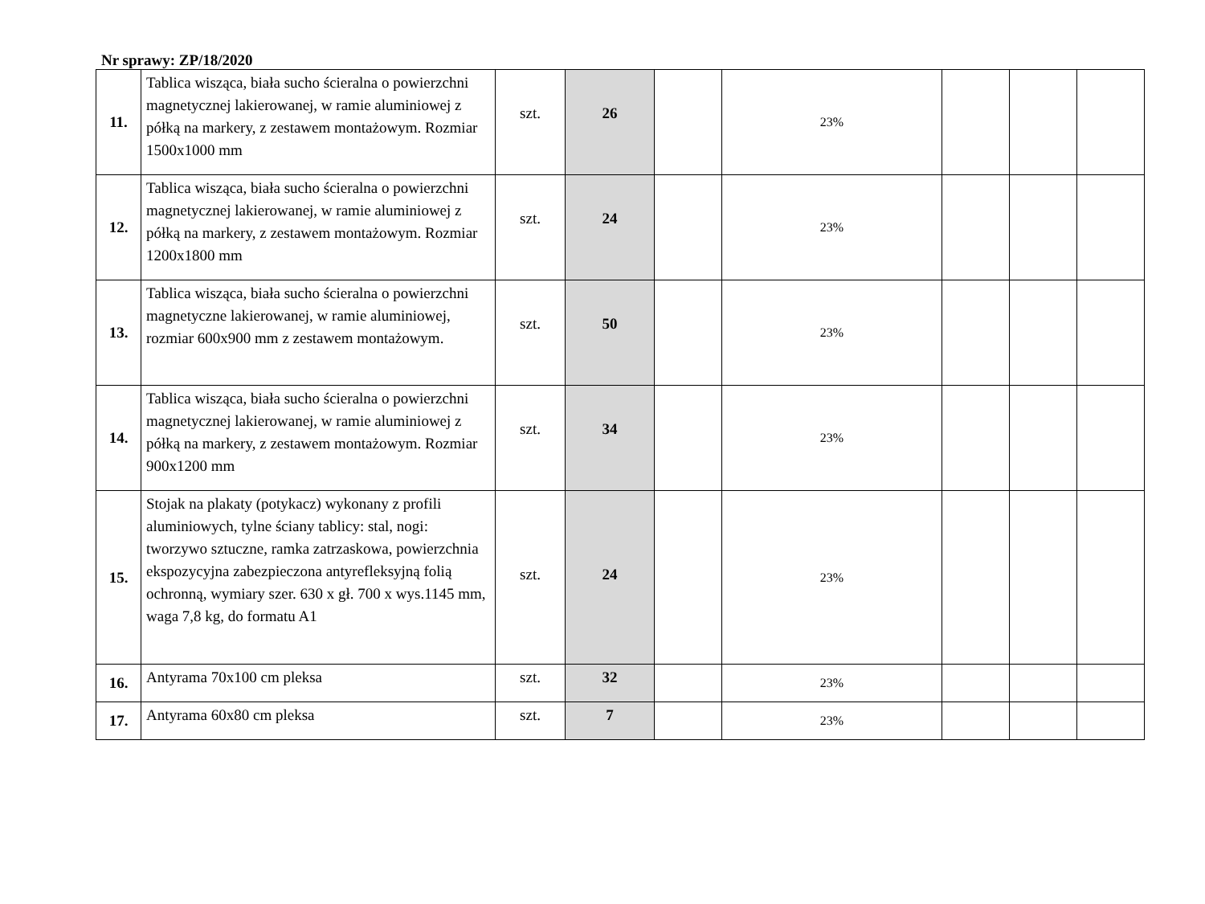Nr sprawy: ZP/18/2020
| 11. | Tablica wisząca, biała sucho ścieralna o powierzchni magnetycznej lakierowanej, w ramie aluminiowej z półką na markery, z zestawem montażowym. Rozmiar 1500x1000 mm | szt. | 26 | | 23% | | | |
| 12. | Tablica wisząca, biała sucho ścieralna o powierzchni magnetycznej lakierowanej, w ramie aluminiowej z półką na markery, z zestawem montażowym. Rozmiar 1200x1800 mm | szt. | 24 | | 23% | | | |
| 13. | Tablica wisząca, biała sucho ścieralna o powierzchni magnetyczne lakierowanej, w ramie aluminiowej, rozmiar 600x900 mm z zestawem montażowym. | szt. | 50 | | 23% | | | |
| 14. | Tablica wisząca, biała sucho ścieralna o powierzchni magnetycznej lakierowanej, w ramie aluminiowej z półką na markery, z zestawem montażowym. Rozmiar 900x1200 mm | szt. | 34 | | 23% | | | |
| 15. | Stojak na plakaty (potykacz) wykonany z profili aluminiowych, tylne ściany tablicy: stal, nogi: tworzywo sztuczne, ramka zatrzaskowa, powierzchnia ekspozycyjna zabezpieczona antyrefleksyjną folią ochronną, wymiary szer. 630 x gł. 700 x wys.1145 mm, waga 7,8 kg, do formatu A1 | szt. | 24 | | 23% | | | |
| 16. | Antyrama 70x100 cm pleksa | szt. | 32 | | 23% | | | |
| 17. | Antyrama 60x80 cm pleksa | szt. | 7 | | 23% | | | |